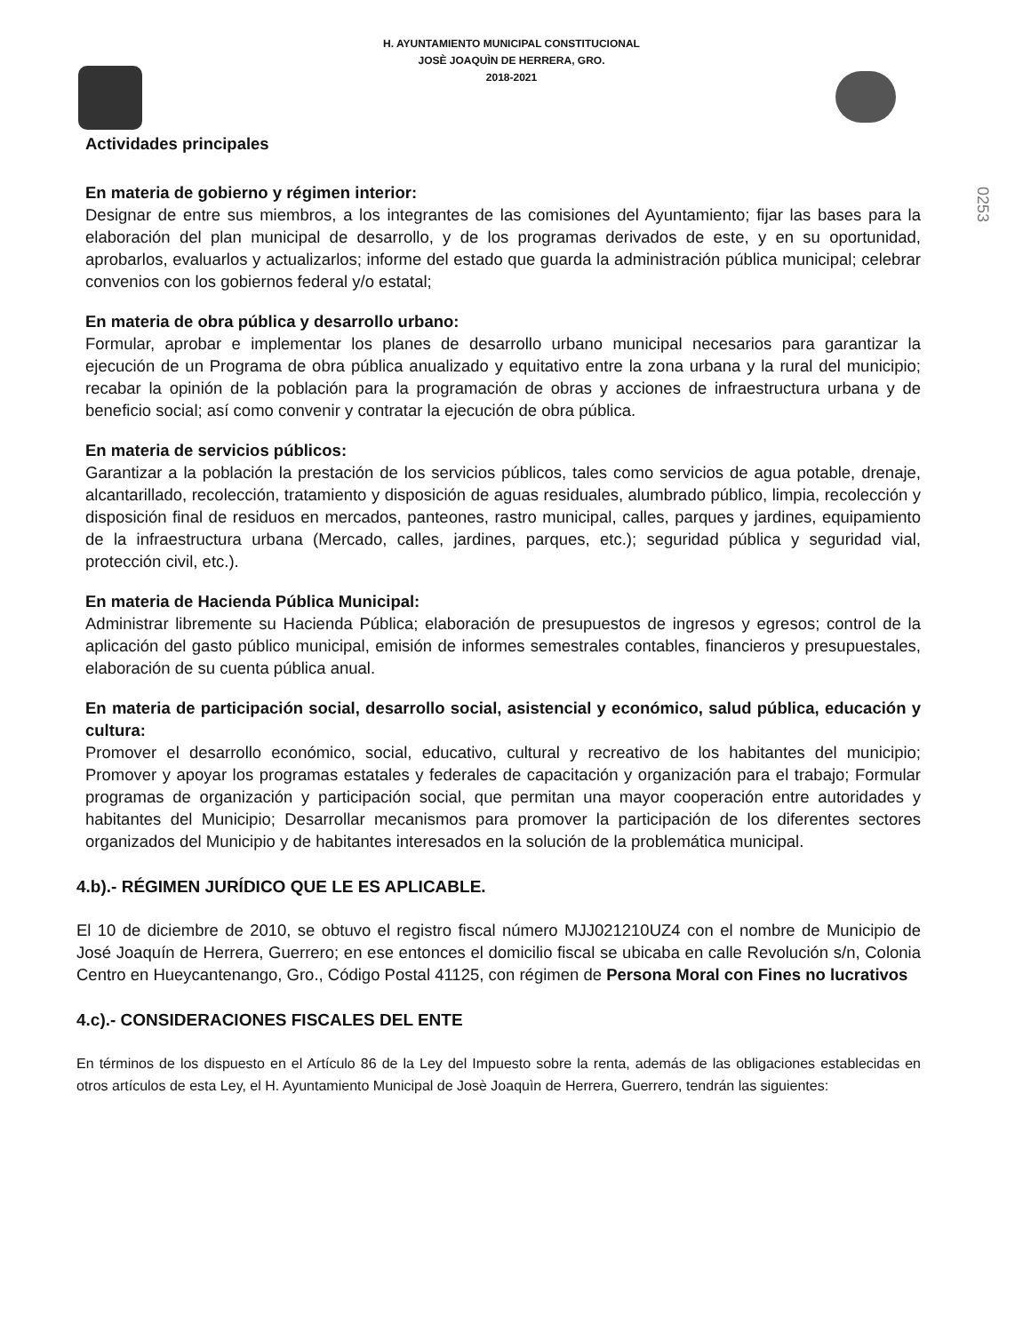H. AYUNTAMIENTO MUNICIPAL CONSTITUCIONAL
JOSÈ JOAQUÌN DE HERRERA, GRO.
2018-2021
0253
Actividades principales
En materia de gobierno y régimen interior:
Designar de entre sus miembros, a los integrantes de las comisiones del Ayuntamiento; fijar las bases para la elaboración del plan municipal de desarrollo, y de los programas derivados de este, y en su oportunidad, aprobarlos, evaluarlos y actualizarlos; informe del estado que guarda la administración pública municipal; celebrar convenios con los gobiernos federal y/o estatal;
En materia de obra pública y desarrollo urbano:
Formular, aprobar e implementar los planes de desarrollo urbano municipal necesarios para garantizar la ejecución de un Programa de obra pública anualizado y equitativo entre la zona urbana y la rural del municipio; recabar la opinión de la población para la programación de obras y acciones de infraestructura urbana y de beneficio social; así como convenir y contratar la ejecución de obra pública.
En materia de servicios públicos:
Garantizar a la población la prestación de los servicios públicos, tales como servicios de agua potable, drenaje, alcantarillado, recolección, tratamiento y disposición de aguas residuales, alumbrado público, limpia, recolección y disposición final de residuos en mercados, panteones, rastro municipal, calles, parques y jardines, equipamiento de la infraestructura urbana (Mercado, calles, jardines, parques, etc.); seguridad pública y seguridad vial, protección civil, etc.).
En materia de Hacienda Pública Municipal:
Administrar libremente su Hacienda Pública; elaboración de presupuestos de ingresos y egresos; control de la aplicación del gasto público municipal, emisión de informes semestrales contables, financieros y presupuestales, elaboración de su cuenta pública anual.
En materia de participación social, desarrollo social, asistencial y económico, salud pública, educación y cultura:
Promover el desarrollo económico, social, educativo, cultural y recreativo de los habitantes del municipio; Promover y apoyar los programas estatales y federales de capacitación y organización para el trabajo; Formular programas de organización y participación social, que permitan una mayor cooperación entre autoridades y habitantes del Municipio; Desarrollar mecanismos para promover la participación de los diferentes sectores organizados del Municipio y de habitantes interesados en la solución de la problemática municipal.
4.b).- RÉGIMEN JURÍDICO QUE LE ES APLICABLE.
El 10 de diciembre de 2010, se obtuvo el registro fiscal número MJJ021210UZ4 con el nombre de Municipio de José Joaquín de Herrera, Guerrero; en ese entonces el domicilio fiscal se ubicaba en calle Revolución s/n, Colonia Centro en Hueycantenango, Gro., Código Postal 41125, con régimen de Persona Moral con Fines no lucrativos
4.c).- CONSIDERACIONES FISCALES DEL ENTE
En términos de los dispuesto en el Artículo 86 de la Ley del Impuesto sobre la renta, además de las obligaciones establecidas en otros artículos de esta Ley, el H. Ayuntamiento Municipal de Josè Joaquìn de Herrera, Guerrero, tendrán las siguientes: